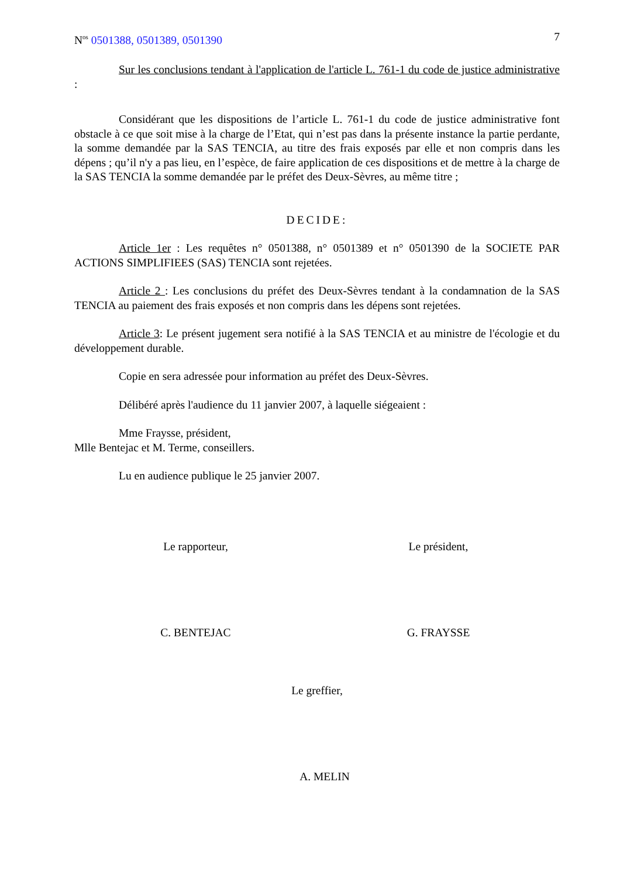N<sup>os</sup> 0501388, 0501389, 0501390 7
Sur les conclusions tendant à l'application de l'article L. 761-1 du code de justice administrative :
Considérant que les dispositions de l’article L. 761-1 du code de justice administrative font obstacle à ce que soit mise à la charge de l’Etat, qui n’est pas dans la présente instance la partie perdante, la somme demandée par la SAS TENCIA, au titre des frais exposés par elle et non compris dans les dépens ; qu’il n'y a pas lieu, en l’espèce, de faire application de ces dispositions et de mettre à la charge de la SAS TENCIA la somme demandée par le préfet des Deux-Sèvres, au même titre ;
DECIDE:
Article 1er : Les requêtes n° 0501388, n° 0501389 et n° 0501390 de la SOCIETE PAR ACTIONS SIMPLIFIEES (SAS) TENCIA sont rejetées.
Article 2 : Les conclusions du préfet des Deux-Sèvres tendant à la condamnation de la SAS TENCIA au paiement des frais exposés et non compris dans les dépens sont rejetées.
Article 3: Le présent jugement sera notifié à la SAS TENCIA et au ministre de l'écologie et du développement durable.
Copie en sera adressée pour information au préfet des Deux-Sèvres.
Délibéré après l'audience du 11 janvier 2007, à laquelle siégeaient :
Mme Fraysse, président,
Mlle Bentejac et M. Terme, conseillers.
Lu en audience publique le 25 janvier 2007.
Le rapporteur, Le président,
C. BENTEJAC G. FRAYSSE
Le greffier,
A. MELIN